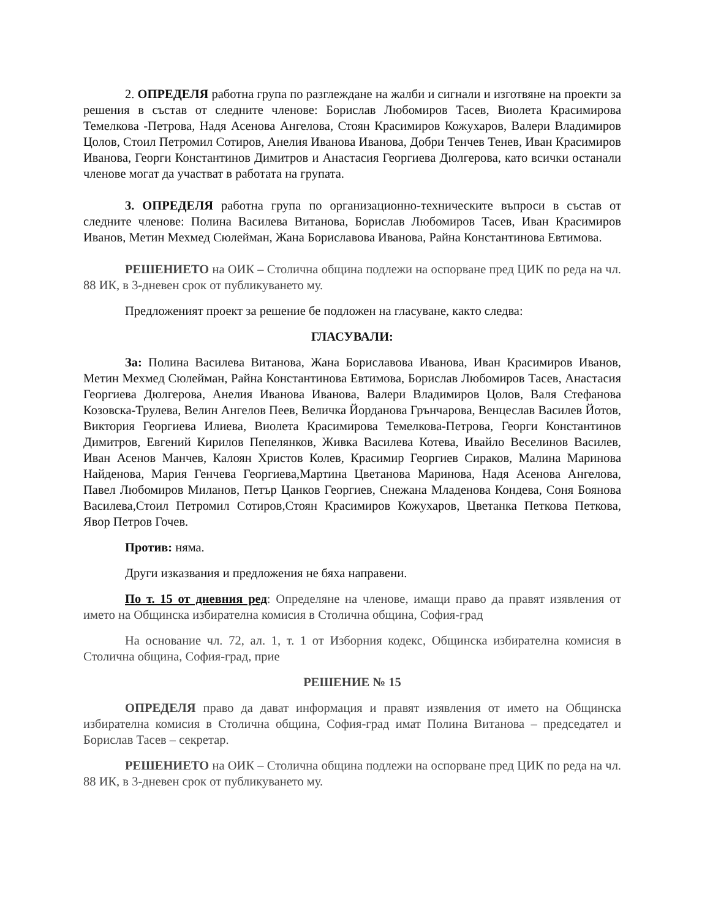2. ОПРЕДЕЛЯ работна група по разглеждане на жалби и сигнали и изготвяне на проекти за решения в състав от следните членове: Борислав Любомиров Тасев, Виолета Красимирова Темелкова -Петрова, Надя Асенова Ангелова, Стоян Красимиров Кожухаров, Валери Владимиров Цолов, Стоил Петромил Сотиров, Анелия Иванова Иванова, Добри Тенчев Тенев, Иван Красимиров Иванова, Георги Константинов Димитров и Анастасия Георгиева Дюлгерова, като всички останали членове могат да участват в работата на групата.
3. ОПРЕДЕЛЯ работна група по организационно-техническите въпроси в състав от следните членове: Полина Василева Витанова, Борислав Любомиров Тасев, Иван Красимиров Иванов, Метин Мехмед Сюлейман, Жана Бориславова Иванова, Райна Константинова Евтимова.
РЕШЕНИЕТО на ОИК – Столична община подлежи на оспорване пред ЦИК по реда на чл. 88 ИК, в 3-дневен срок от публикуването му.
Предложеният проект за решение бе подложен на гласуване, както следва:
ГЛАСУВАЛИ:
За: Полина Василева Витанова, Жана Бориславова Иванова, Иван Красимиров Иванов, Метин Мехмед Сюлейман, Райна Константинова Евтимова, Борислав Любомиров Тасев, Анастасия Георгиева Дюлгерова, Анелия Иванова Иванова, Валери Владимиров Цолов, Валя Стефанова Козовска-Трулева, Велин Ангелов Пеев, Величка Йорданова Грънчарова, Венцеслав Василев Йотов, Виктория Георгиева Илиева, Виолета Красимирова Темелкова-Петрова, Георги Константинов Димитров, Евгений Кирилов Пепелянков, Живка Василева Котева, Ивайло Веселинов Василев, Иван Асенов Манчев, Калоян Христов Колев, Красимир Георгиев Сираков, Малина Маринова Найденова, Мария Генчева Георгиева,Мартина Цветанова Маринова, Надя Асенова Ангелова, Павел Любомиров Миланов, Петър Цанков Георгиев, Снежана Младенова Кондева, Соня Боянова Василева,Стоил Петромил Сотиров,Стоян Красимиров Кожухаров, Цветанка Петкова Петкова, Явор Петров Гочев.
Против: няма.
Други изказвания и предложения не бяха направени.
По т. 15 от дневния ред: Определяне на членове, имащи право да правят изявления от името на Общинска избирателна комисия в Столична община, София-град
На основание чл. 72, ал. 1, т. 1 от Изборния кодекс, Общинска избирателна комисия в Столична община, София-град, прие
РЕШЕНИЕ № 15
ОПРЕДЕЛЯ право да дават информация и правят изявления от името на Общинска избирателна комисия в Столична община, София-град имат Полина Витанова – председател и Борислав Тасев – секретар.
РЕШЕНИЕТО на ОИК – Столична община подлежи на оспорване пред ЦИК по реда на чл. 88 ИК, в 3-дневен срок от публикуването му.